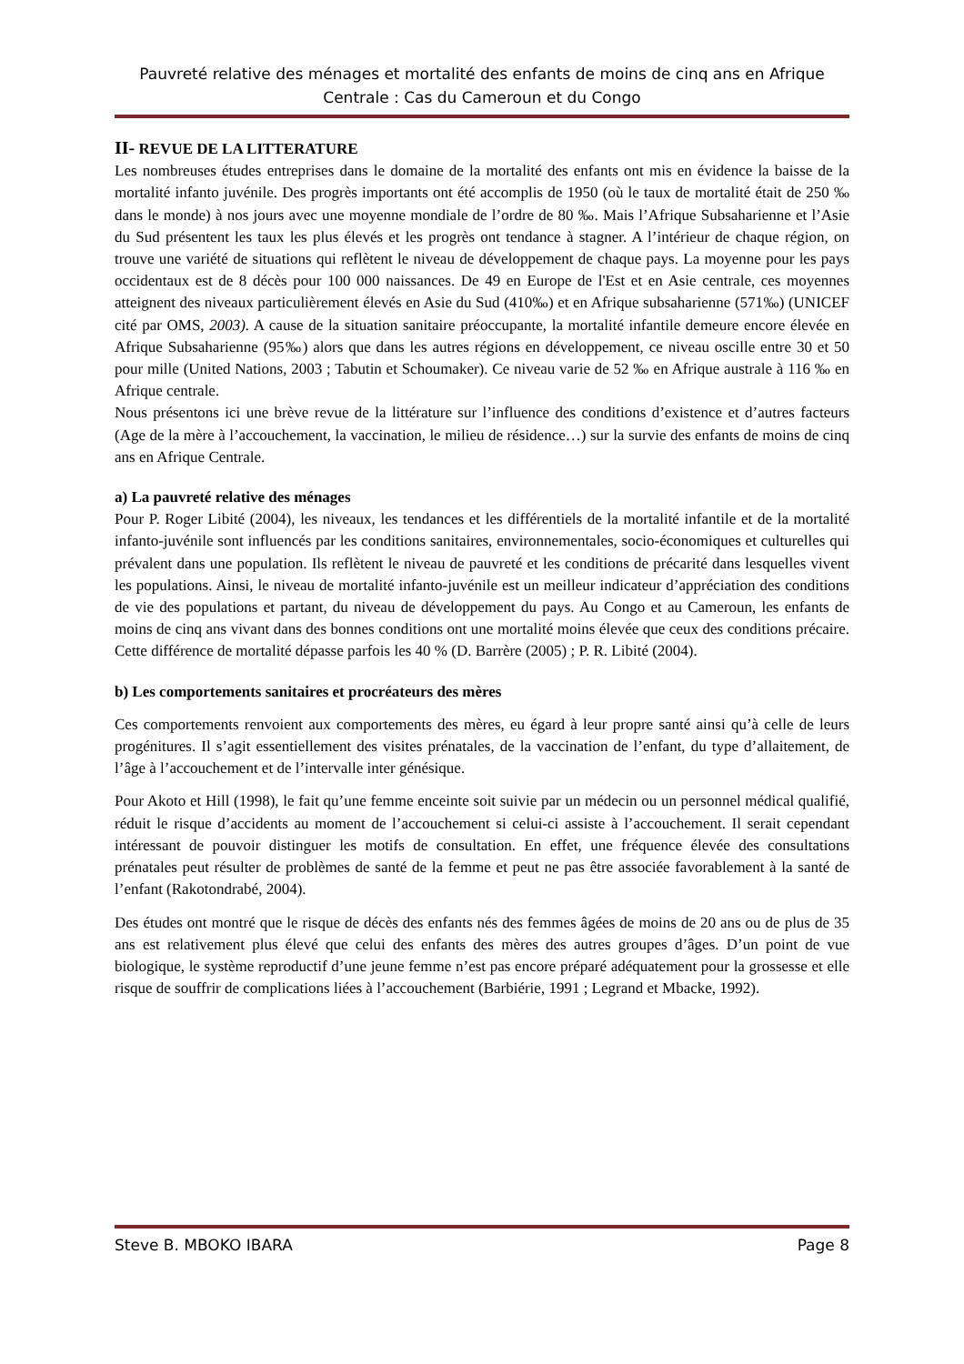Pauvreté relative des ménages et mortalité des enfants de moins de cinq ans en Afrique Centrale : Cas du Cameroun et du Congo
II- REVUE DE LA LITTERATURE
Les nombreuses études entreprises dans le domaine de la mortalité des enfants ont mis en évidence la baisse de la mortalité infanto juvénile. Des progrès importants ont été accomplis de 1950 (où le taux de mortalité était de 250 ‰ dans le monde) à nos jours avec une moyenne mondiale de l’ordre de 80 ‰. Mais l’Afrique Subsaharienne et l’Asie du Sud présentent les taux les plus élevés et les progrès ont tendance à stagner. A l’intérieur de chaque région, on trouve une variété de situations qui reflètent le niveau de développement de chaque pays. La moyenne pour les pays occidentaux est de 8 décès pour 100 000 naissances. De 49 en Europe de l'Est et en Asie centrale, ces moyennes atteignent des niveaux particulièrement élevés en Asie du Sud (410‰) et en Afrique subsaharienne (571‰) (UNICEF cité par OMS, 2003). A cause de la situation sanitaire préoccupante, la mortalité infantile demeure encore élevée en Afrique Subsaharienne (95‰) alors que dans les autres régions en développement, ce niveau oscille entre 30 et 50 pour mille (United Nations, 2003 ; Tabutin et Schoumaker). Ce niveau varie de 52 ‰ en Afrique australe à 116 ‰ en Afrique centrale.
Nous présentons ici une brève revue de la littérature sur l’influence des conditions d’existence et d’autres facteurs (Age de la mère à l’accouchement, la vaccination, le milieu de résidence…) sur la survie des enfants de moins de cinq ans en Afrique Centrale.
a) La pauvreté relative des ménages
Pour P. Roger Libité (2004), les niveaux, les tendances et les différentiels de la mortalité infantile et de la mortalité infanto-juvénile sont influencés par les conditions sanitaires, environnementales, socio-économiques et culturelles qui prévalent dans une population. Ils reflètent le niveau de pauvreté et les conditions de précarité dans lesquelles vivent les populations. Ainsi, le niveau de mortalité infanto-juvénile est un meilleur indicateur d’appréciation des conditions de vie des populations et partant, du niveau de développement du pays. Au Congo et au Cameroun, les enfants de moins de cinq ans vivant dans des bonnes conditions ont une mortalité moins élevée que ceux des conditions précaire. Cette différence de mortalité dépasse parfois les 40 % (D. Barrère (2005) ; P. R. Libité (2004).
b) Les comportements sanitaires et procréateurs des mères
Ces comportements renvoient aux comportements des mères, eu égard à leur propre santé ainsi qu’à celle de leurs progénitures. Il s’agit essentiellement des visites prénatales, de la vaccination de l’enfant, du type d’allaitement, de l’âge à l’accouchement et de l’intervalle inter génésique.
Pour Akoto et Hill (1998), le fait qu’une femme enceinte soit suivie par un médecin ou un personnel médical qualifié, réduit le risque d’accidents au moment de l’accouchement si celui-ci assiste à l’accouchement. Il serait cependant intéressant de pouvoir distinguer les motifs de consultation. En effet, une fréquence élevée des consultations prénatales peut résulter de problèmes de santé de la femme et peut ne pas être associée favorablement à la santé de l’enfant (Rakotondrabé, 2004).
Des études ont montré que le risque de décès des enfants nés des femmes âgées de moins de 20 ans ou de plus de 35 ans est relativement plus élevé que celui des enfants des mères des autres groupes d’âges. D’un point de vue biologique, le système reproductif d’une jeune femme n’est pas encore préparé adéquatement pour la grossesse et elle risque de souffrir de complications liées à l’accouchement (Barbiérie, 1991 ; Legrand et Mbacke, 1992).
Steve B. MBOKO IBARA Page 8